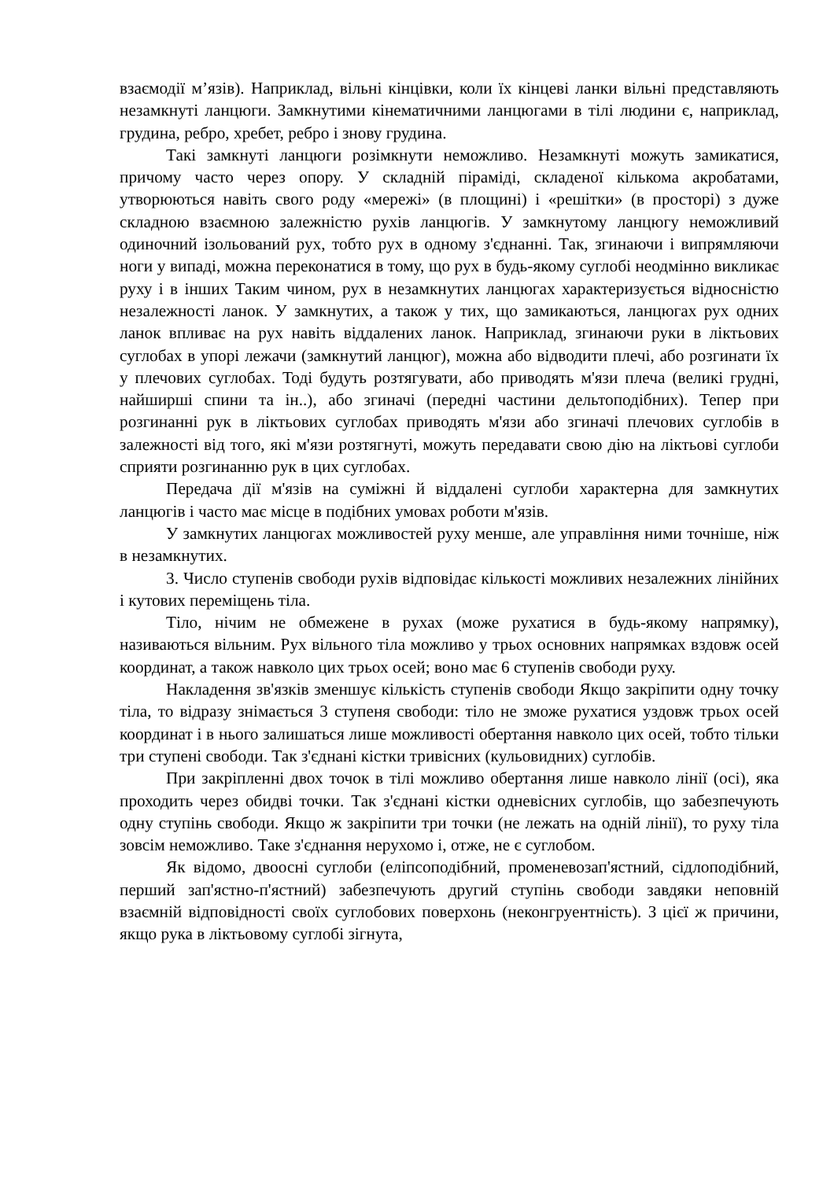взаємодії м’язів). Наприклад, вільні кінцівки, коли їх кінцеві ланки вільні представляють незамкнуті ланцюги. Замкнутими кінематичними ланцюгами в тілі людини є, наприклад, грудина, ребро, хребет, ребро і знову грудина.
Такі замкнуті ланцюги розімкнути неможливо. Незамкнуті можуть замикатися, причому часто через опору. У складній піраміді, складеної кількома акробатами, утворюються навіть свого роду «мережі» (в площині) і «решітки» (в просторі) з дуже складною взаємною залежністю рухів ланцюгів. У замкнутому ланцюгу неможливий одиночний ізольований рух, тобто рух в одному з'єднанні. Так, згинаючи і випрямляючи ноги у випаді, можна переконатися в тому, що рух в будь-якому суглобі неодмінно викликає руху і в інших Таким чином, рух в незамкнутих ланцюгах характеризується відносністю незалежності ланок. У замкнутих, а також у тих, що замикаються, ланцюгах рух одних ланок впливає на рух навіть віддалених ланок. Наприклад, згинаючи руки в ліктьових суглобах в упорі лежачи (замкнутий ланцюг), можна або відводити плечі, або розгинати їх у плечових суглобах. Тоді будуть розтягувати, або приводять м'язи плеча (великі грудні, найширші спини та ін..), або згиначі (передні частини дельтоподібних). Тепер при розгинанні рук в ліктьових суглобах приводять м'язи або згиначі плечових суглобів в залежності від того, які м'язи розтягнуті, можуть передавати свою дію на ліктьові суглоби сприяти розгинанню рук в цих суглобах.
Передача дії м'язів на суміжні й віддалені суглоби характерна для замкнутих ланцюгів і часто має місце в подібних умовах роботи м'язів.
У замкнутих ланцюгах можливостей руху менше, але управління ними точніше, ніж в незамкнутих.
3. Число ступенів свободи рухів відповідає кількості можливих незалежних лінійних і кутових переміщень тіла.
Тіло, нічим не обмежене в рухах (може рухатися в будь-якому напрямку), називаються вільним. Рух вільного тіла можливо у трьох основних напрямках вздовж осей координат, а також навколо цих трьох осей; воно має 6 ступенів свободи руху.
Накладення зв'язків зменшує кількість ступенів свободи Якщо закріпити одну точку тіла, то відразу знімається 3 ступеня свободи: тіло не зможе рухатися уздовж трьох осей координат і в нього залишаться лише можливості обертання навколо цих осей, тобто тільки три ступені свободи. Так з'єднані кістки тривісних (кульовидних) суглобів.
При закріпленні двох точок в тілі можливо обертання лише навколо лінії (осі), яка проходить через обидві точки. Так з'єднані кістки одневісних суглобів, що забезпечують одну ступінь свободи. Якщо ж закріпити три точки (не лежать на одній лінії), то руху тіла зовсім неможливо. Таке з'єднання нерухомо і, отже, не є суглобом.
Як відомо, двоосні суглоби (еліпсоподібний, променевозап'ястний, сідлоподібний, перший зап'ястно-п'ястний) забезпечують другий ступінь свободи завдяки неповній взаємній відповідності своїх суглобових поверхонь (неконгруентність). З цієї ж причини, якщо рука в ліктьовому суглобі зігнута,